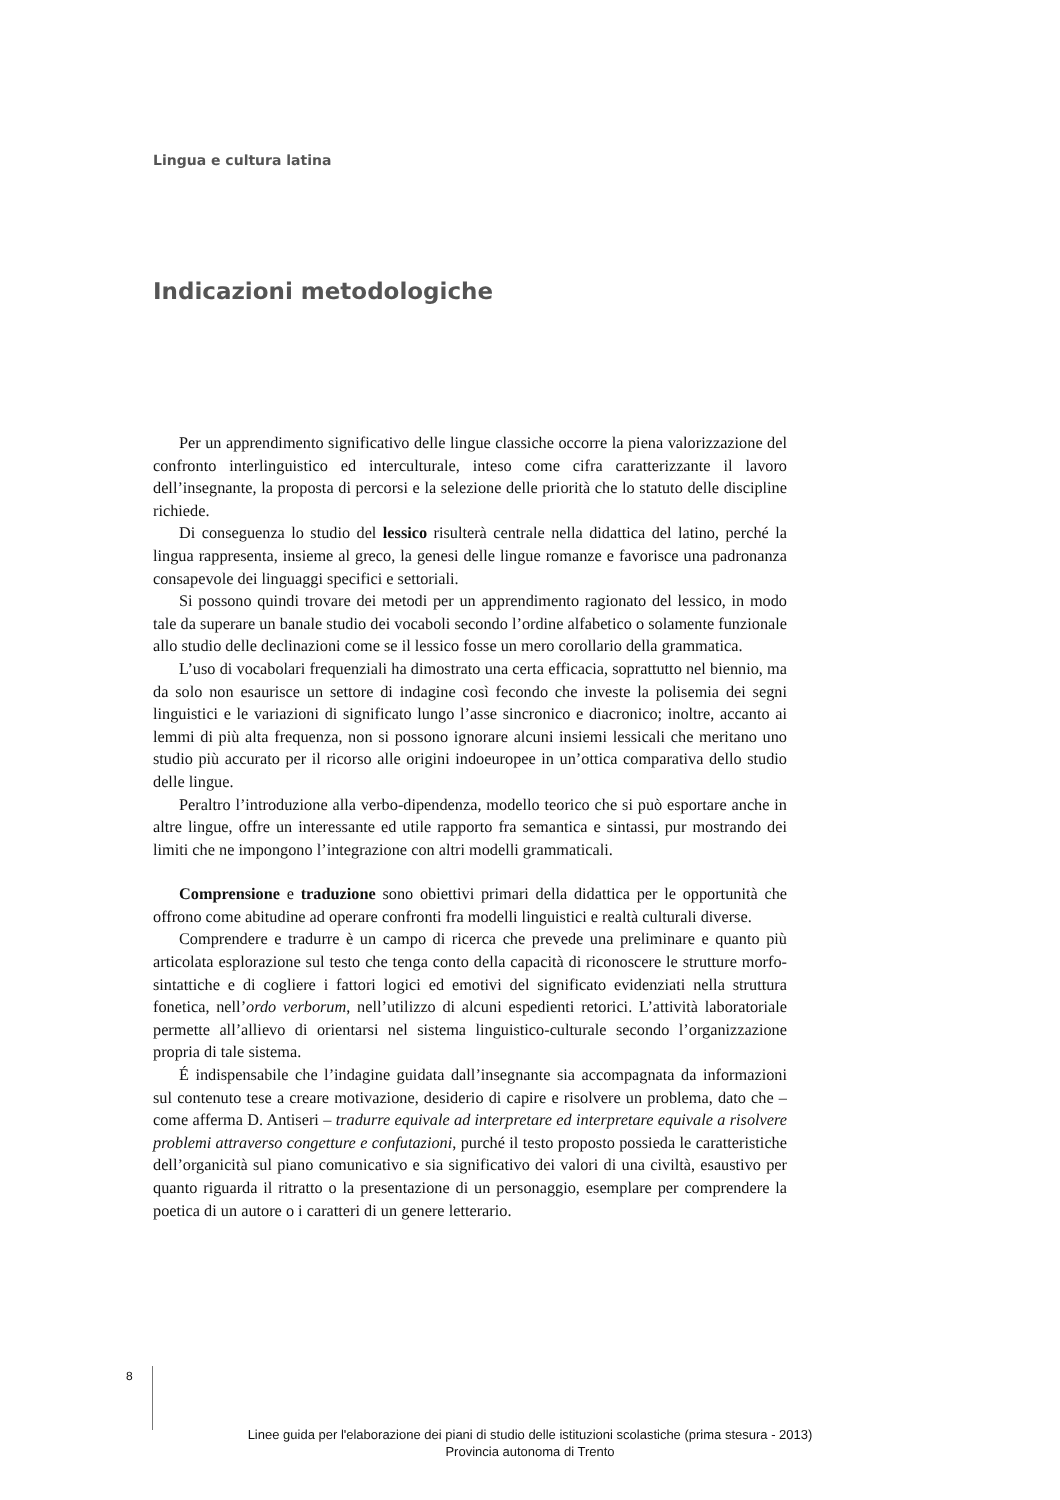Lingua e cultura latina
Indicazioni metodologiche
Per un apprendimento significativo delle lingue classiche occorre la piena valorizzazione del confronto interlinguistico ed interculturale, inteso come cifra caratterizzante il lavoro dell’insegnante, la proposta di percorsi e la selezione delle priorità che lo statuto delle discipline richiede.
Di conseguenza lo studio del lessico risulterà centrale nella didattica del latino, perché la lingua rappresenta, insieme al greco, la genesi delle lingue romanze e favorisce una padronanza consapevole dei linguaggi specifici e settoriali.
Si possono quindi trovare dei metodi per un apprendimento ragionato del lessico, in modo tale da superare un banale studio dei vocaboli secondo l’ordine alfabetico o solamente funzionale allo studio delle declinazioni come se il lessico fosse un mero corollario della grammatica.
L’uso di vocabolari frequenziali ha dimostrato una certa efficacia, soprattutto nel biennio, ma da solo non esaurisce un settore di indagine così fecondo che investe la polisemia dei segni linguistici e le variazioni di significato lungo l’asse sincronico e diacronico; inoltre, accanto ai lemmi di più alta frequenza, non si possono ignorare alcuni insiemi lessicali che meritano uno studio più accurato per il ricorso alle origini indoeuropee in un’ottica comparativa dello studio delle lingue.
Peraltro l’introduzione alla verbo-dipendenza, modello teorico che si può esportare anche in altre lingue, offre un interessante ed utile rapporto fra semantica e sintassi, pur mostrando dei limiti che ne impongono l’integrazione con altri modelli grammaticali.
Comprensione e traduzione sono obiettivi primari della didattica per le opportunità che offrono come abitudine ad operare confronti fra modelli linguistici e realtà culturali diverse.
Comprendere e tradurre è un campo di ricerca che prevede una preliminare e quanto più articolata esplorazione sul testo che tenga conto della capacità di riconoscere le strutture morfo-sintattiche e di cogliere i fattori logici ed emotivi del significato evidenziati nella struttura fonetica, nell’ordo verborum, nell’utilizzo di alcuni espedienti retorici. L’attività laboratoriale permette all’allievo di orientarsi nel sistema linguistico-culturale secondo l’organizzazione propria di tale sistema.
É indispensabile che l’indagine guidata dall’insegnante sia accompagnata da informazioni sul contenuto tese a creare motivazione, desiderio di capire e risolvere un problema, dato che – come afferma D. Antiseri – tradurre equivale ad interpretare ed interpretare equivale a risolvere problemi attraverso congetture e confutazioni, purché il testo proposto possieda le caratteristiche dell’organicità sul piano comunicativo e sia significativo dei valori di una civiltà, esaustivo per quanto riguarda il ritratto o la presentazione di un personaggio, esemplare per comprendere la poetica di un autore o i caratteri di un genere letterario.
8
Linee guida per l'elaborazione dei piani di studio delle istituzioni scolastiche (prima stesura - 2013)
Provincia autonoma di Trento